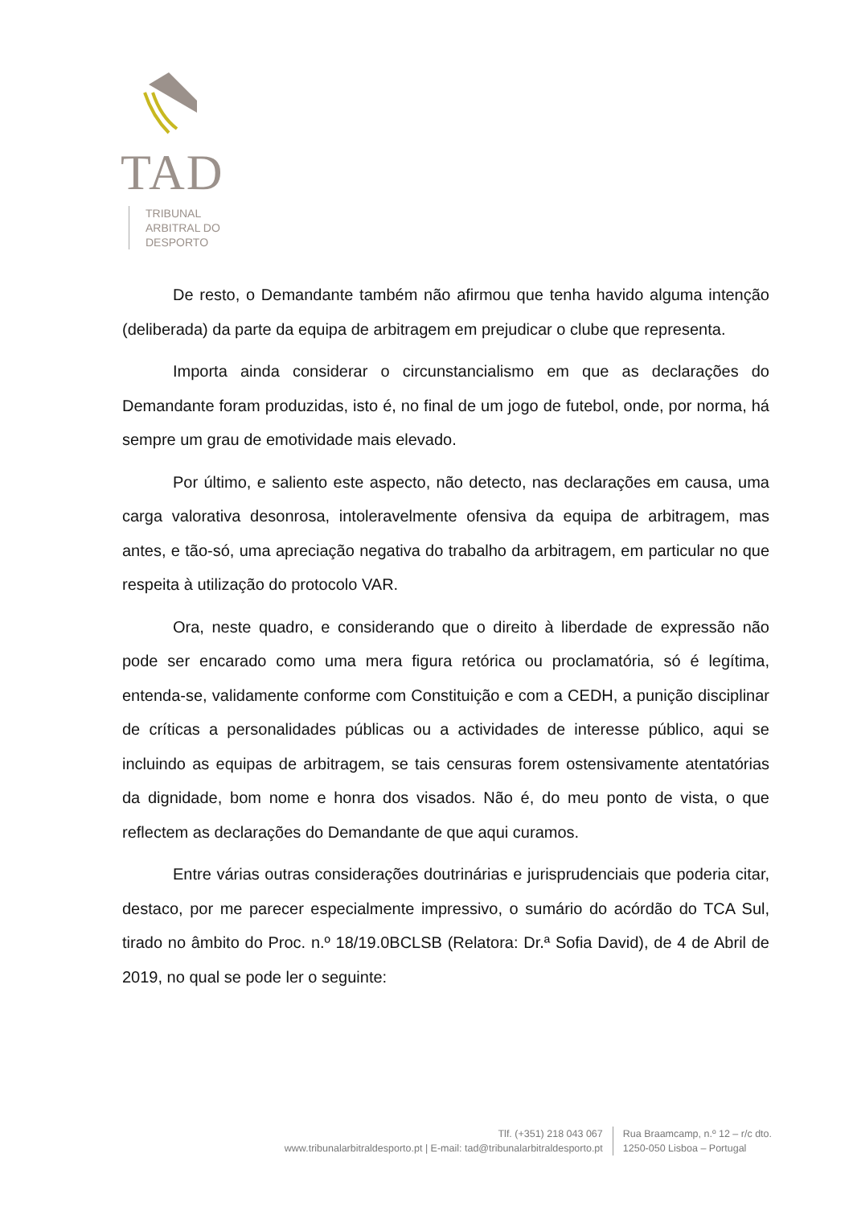TAD
TRIBUNAL
ARBITRAL DO
DESPORTO
De resto, o Demandante também não afirmou que tenha havido alguma intenção (deliberada) da parte da equipa de arbitragem em prejudicar o clube que representa.
Importa ainda considerar o circunstancialismo em que as declarações do Demandante foram produzidas, isto é, no final de um jogo de futebol, onde, por norma, há sempre um grau de emotividade mais elevado.
Por último, e saliento este aspecto, não detecto, nas declarações em causa, uma carga valorativa desonrosa, intoleravelmente ofensiva da equipa de arbitragem, mas antes, e tão-só, uma apreciação negativa do trabalho da arbitragem, em particular no que respeita à utilização do protocolo VAR.
Ora, neste quadro, e considerando que o direito à liberdade de expressão não pode ser encarado como uma mera figura retórica ou proclamatória, só é legítima, entenda-se, validamente conforme com Constituição e com a CEDH, a punição disciplinar de críticas a personalidades públicas ou a actividades de interesse público, aqui se incluindo as equipas de arbitragem, se tais censuras forem ostensivamente atentatórias da dignidade, bom nome e honra dos visados. Não é, do meu ponto de vista, o que reflectem as declarações do Demandante de que aqui curamos.
Entre várias outras considerações doutrinárias e jurisprudenciais que poderia citar, destaco, por me parecer especialmente impressivo, o sumário do acórdão do TCA Sul, tirado no âmbito do Proc. n.º 18/19.0BCLSB (Relatora: Dr.ª Sofia David), de 4 de Abril de 2019, no qual se pode ler o seguinte:
Tlf. (+351) 218 043 067
www.tribunalarbitraldesporto.pt | E-mail: tad@tribunalarbitraldesporto.pt
Rua Braamcamp, n.º 12 – r/c dto.
1250-050 Lisboa – Portugal